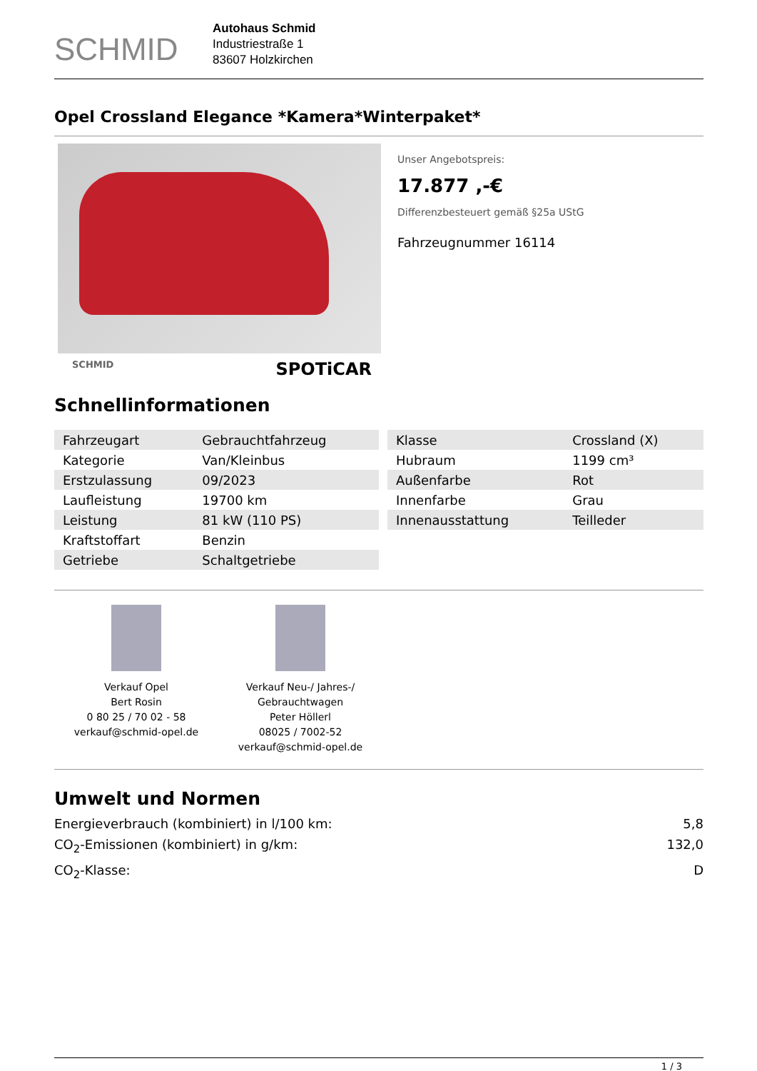SCHMID
Autohaus Schmid
Industriestraße 1
83607 Holzkirchen
Opel Crossland Elegance *Kamera*Winterpaket*
SCHMID SPOTiCAR
Unser Angebotspreis:
17.877 ,-€
Differenzbesteuert gemäß §25a UStG
Fahrzeugnummer 16114
Schnellinformationen
| Fahrzeugart | Gebrauchtfahrzeug |
| Kategorie | Van/Kleinbus |
| Erstzulassung | 09/2023 |
| Laufleistung | 19700 km |
| Leistung | 81 kW (110 PS) |
| Kraftstoffart | Benzin |
| Getriebe | Schaltgetriebe |
| Klasse | Crossland (X) |
| Hubraum | 1199 cm³ |
| Außenfarbe | Rot |
| Innenfarbe | Grau |
| Innenausstattung | Teilleder |
Verkauf Opel
Bert Rosin
0 80 25 / 70 02 - 58
verkauf@schmid-opel.de
Verkauf Neu-/ Jahres-/ Gebrauchtwagen
Peter Höllerl
08025 / 7002-52
verkauf@schmid-opel.de
Umwelt und Normen
Energieverbrauch (kombiniert) in l/100 km: 5,8
CO<sub>2</sub>-Emissionen (kombiniert) in g/km: 132,0
CO<sub>2</sub>-Klasse: D
1 / 3